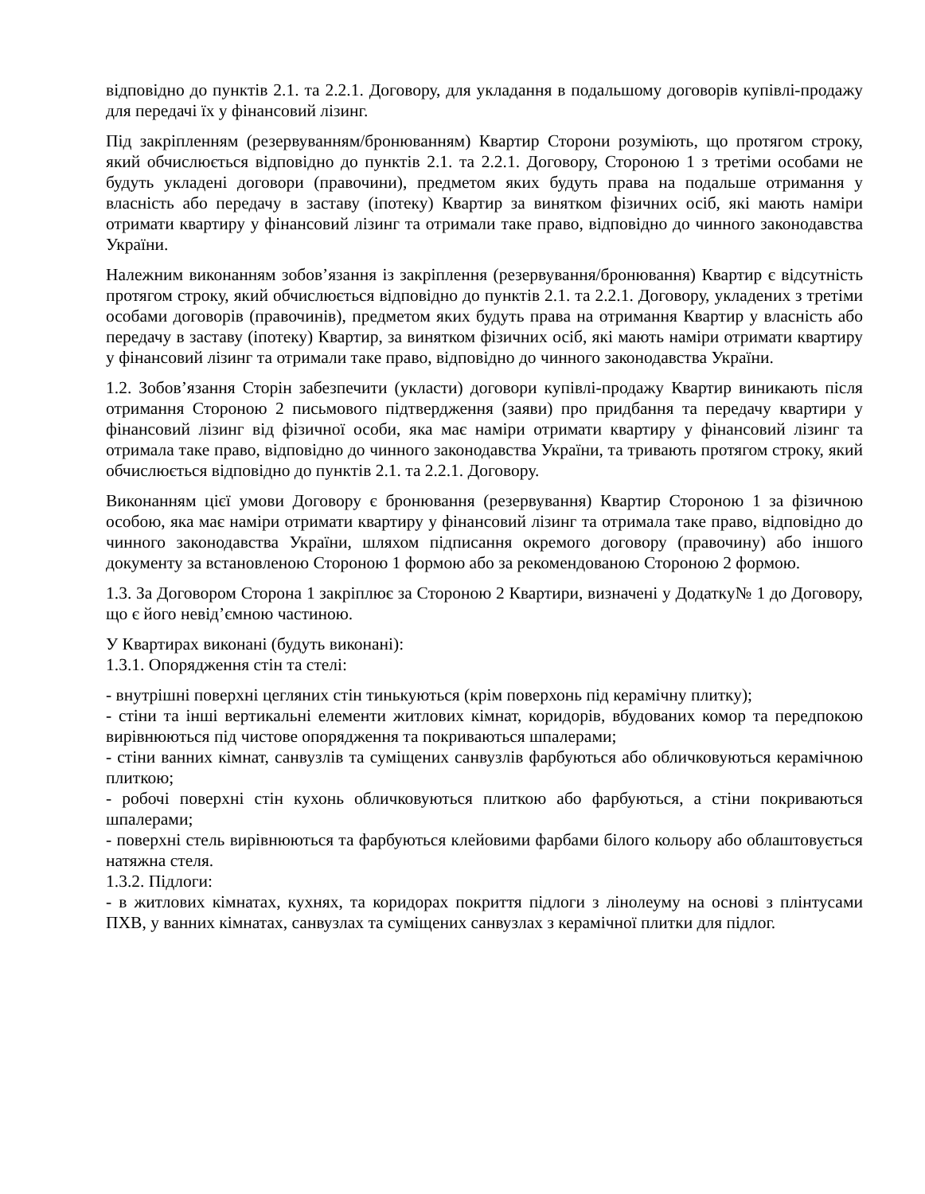відповідно до пунктів 2.1. та 2.2.1. Договору, для укладання в подальшому договорів купівлі-продажу для передачі їх у фінансовий лізинг.
Під закріпленням (резервуванням/бронюванням) Квартир Сторони розуміють, що протягом строку, який обчислюється відповідно до пунктів 2.1. та 2.2.1. Договору, Стороною 1 з третіми особами не будуть укладені договори (правочини), предметом яких будуть права на подальше отримання у власність або передачу в заставу (іпотеку) Квартир за винятком фізичних осіб, які мають наміри отримати квартиру у фінансовий лізинг та отримали таке право, відповідно до чинного законодавства України.
Належним виконанням зобов’язання із закріплення (резервування/бронювання) Квартир є відсутність протягом строку, який обчислюється відповідно до пунктів 2.1. та 2.2.1. Договору, укладених з третіми особами договорів (правочинів), предметом яких будуть права на отримання Квартир у власність або передачу в заставу (іпотеку) Квартир, за винятком фізичних осіб, які мають наміри отримати квартиру у фінансовий лізинг та отримали таке право, відповідно до чинного законодавства України.
1.2. Зобов’язання Сторін забезпечити (укласти) договори купівлі-продажу Квартир виникають після отримання Стороною 2 письмового підтвердження (заяви) про придбання та передачу квартири у фінансовий лізинг від фізичної особи, яка має наміри отримати квартиру у фінансовий лізинг та отримала таке право, відповідно до чинного законодавства України, та тривають протягом строку, який обчислюється відповідно до пунктів 2.1. та 2.2.1. Договору.
Виконанням цієї умови Договору є бронювання (резервування) Квартир Стороною 1 за фізичною особою, яка має наміри отримати квартиру у фінансовий лізинг та отримала таке право, відповідно до чинного законодавства України, шляхом підписання окремого договору (правочину) або іншого документу за встановленою Стороною 1 формою або за рекомендованою Стороною 2 формою.
1.3. За Договором Сторона 1 закріплює за Стороною 2 Квартири, визначені у Додатку№ 1 до Договору, що є його невід’ємною частиною.
У Квартирах виконані (будуть виконані):
1.3.1. Опорядження стін та стелі:
- внутрішні поверхні цегляних стін тинькуються (крім поверхонь під керамічну плитку);
- стіни та інші вертикальні елементи житлових кімнат, коридорів, вбудованих комор та передпокою вирівнюються під чистове опорядження та покриваються шпалерами;
- стіни ванних кімнат, санвузлів та суміщених санвузлів фарбуються або обличковуються керамічною плиткою;
- робочі поверхні стін кухонь обличковуються плиткою або фарбуються, а стіни покриваються шпалерами;
- поверхні стель вирівнюються та фарбуються клейовими фарбами білого кольору або облаштовується натяжна стеля.
1.3.2. Підлоги:
- в житлових кімнатах, кухнях, та коридорах покриття підлоги з лінолеуму на основі з плінтусами ПХВ, у ванних кімнатах, санвузлах та суміщених санвузлах з керамічної плитки для підлог.